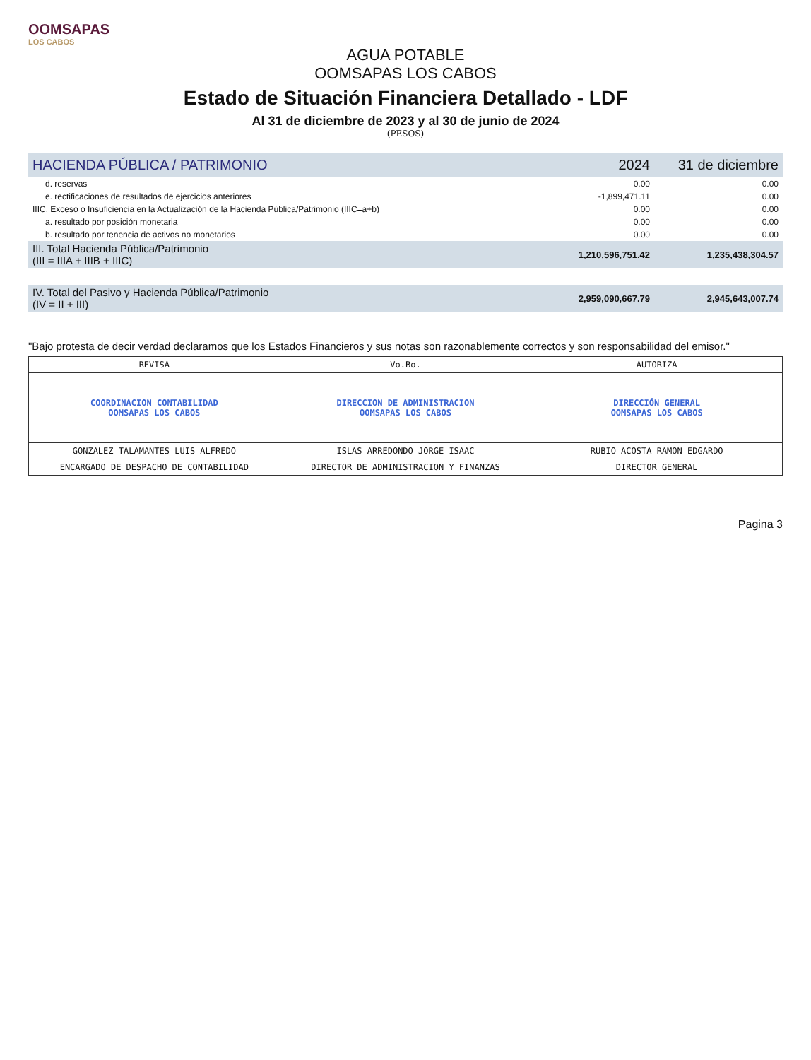OOMSAPAS
LOS CABOS
AGUA POTABLE
OOMSAPAS LOS CABOS
Estado de Situación Financiera Detallado - LDF
Al 31 de diciembre de 2023 y al 30 de junio de 2024
(PESOS)
| HACIENDA PÚBLICA / PATRIMONIO | 2024 | 31 de diciembre |
| --- | --- | --- |
| d. reservas | 0.00 | 0.00 |
| e. rectificaciones de resultados de ejercicios anteriores | -1,899,471.11 | 0.00 |
| IIIC. Exceso o Insuficiencia en la Actualización de la Hacienda Pública/Patrimonio (IIIC=a+b) | 0.00 | 0.00 |
| a. resultado por posición monetaria | 0.00 | 0.00 |
| b. resultado por tenencia de activos no monetarios | 0.00 | 0.00 |
| III. Total Hacienda Pública/Patrimonio (III = IIIA + IIIB + IIIC) | 1,210,596,751.42 | 1,235,438,304.57 |
| IV. Total del Pasivo y Hacienda Pública/Patrimonio (IV = II + III) | 2,959,090,667.79 | 2,945,643,007.74 |
"Bajo protesta de decir verdad declaramos que los Estados Financieros y sus notas son razonablemente correctos y son responsabilidad del emisor."
| REVISA | Vo.Bo. | AUTORIZA |
| COORDINACION CONTABILIDAD OOMSAPAS LOS CABOS | DIRECCION DE ADMINISTRACION OOMSAPAS LOS CABOS | DIRECCIÓN GENERAL OOMSAPAS LOS CABOS |
| GONZALEZ TALAMANTES LUIS ALFREDO | ISLAS ARREDONDO JORGE ISAAC | RUBIO ACOSTA RAMON EDGARDO |
| ENCARGADO DE DESPACHO DE CONTABILIDAD | DIRECTOR DE ADMINISTRACION Y FINANZAS | DIRECTOR GENERAL |
Pagina 3